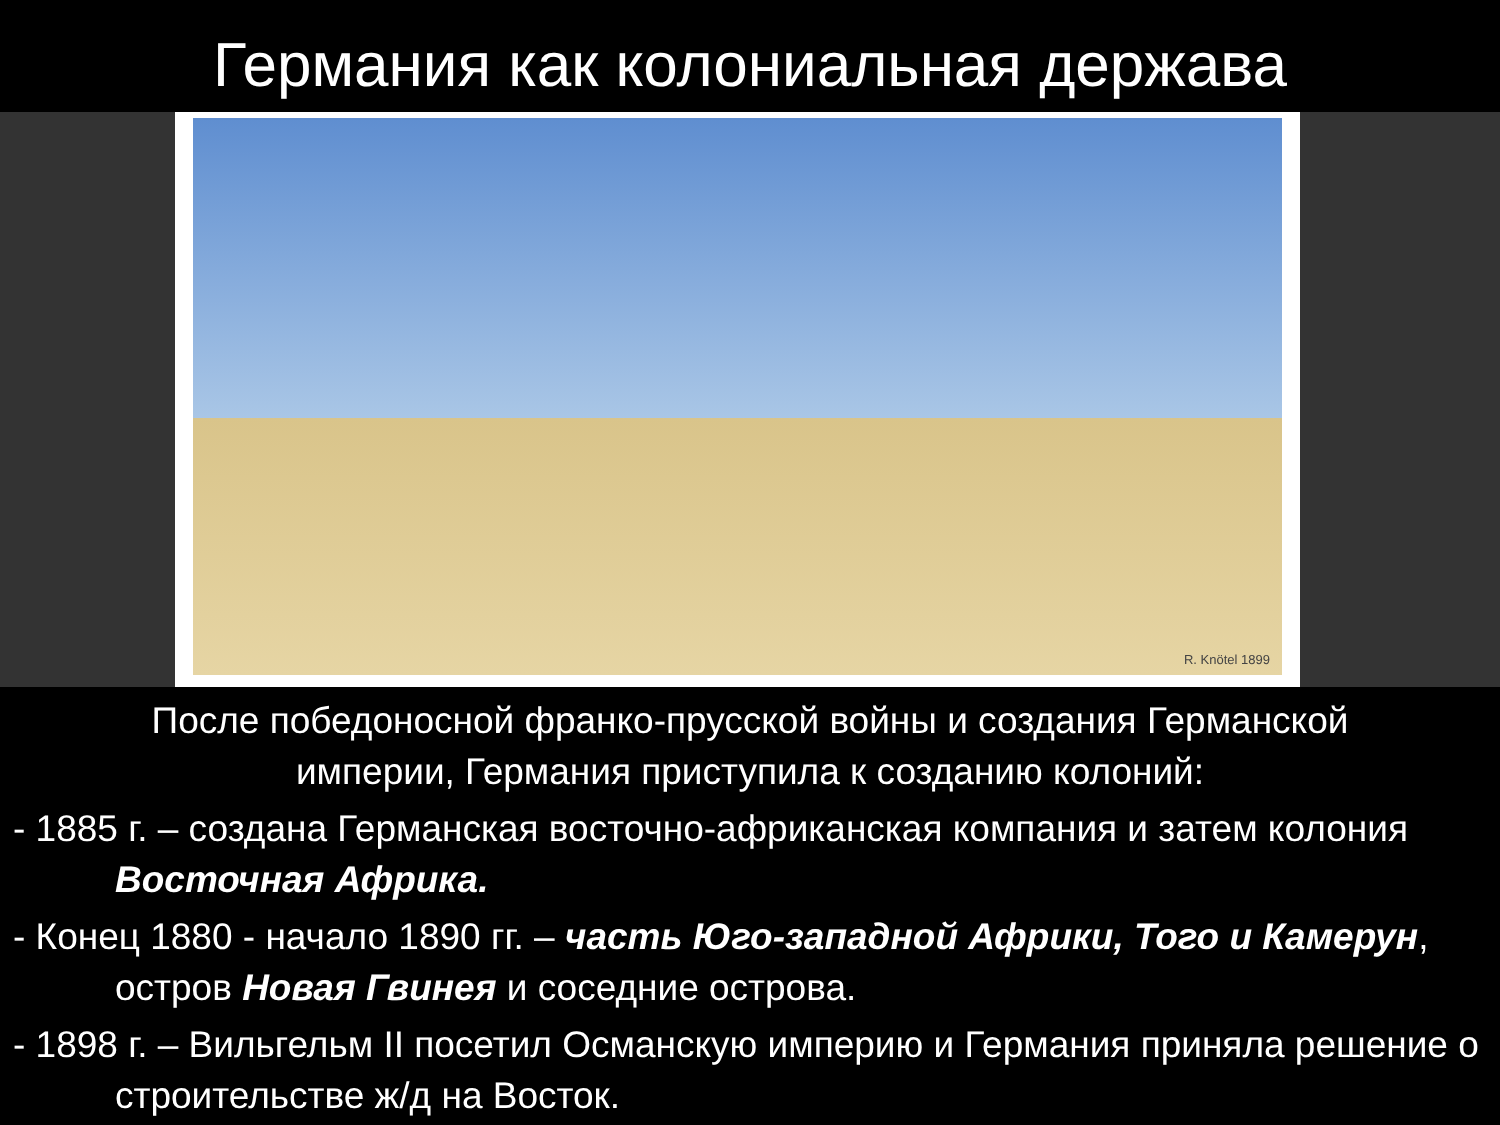Германия как колониальная держава
R. Knötel 1899
После победоносной франко-прусской войны и создания Германской империи, Германия приступила к созданию колоний:
- 1885 г. – создана Германская восточно-африканская компания и затем колония Восточная Африка.
- Конец 1880 - начало 1890 гг. – часть Юго-западной Африки, Того и Камерун, остров Новая Гвинея и соседние острова.
- 1898 г. – Вильгельм II посетил Османскую империю и Германия приняла решение о строительстве ж/д на Восток.